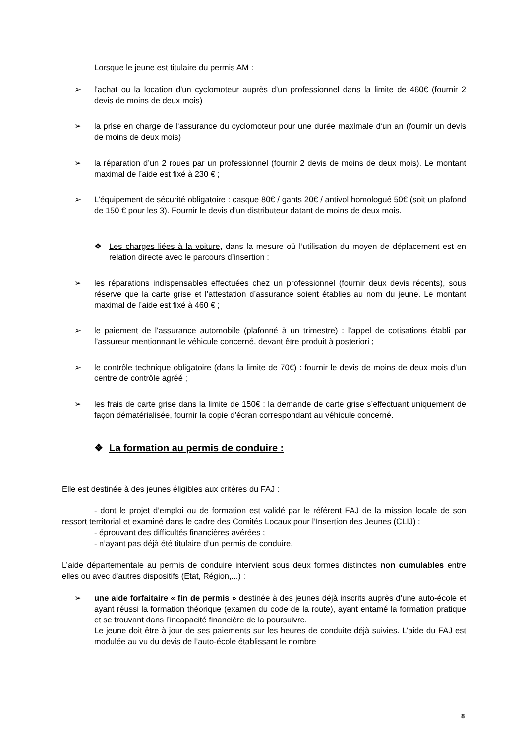Lorsque le jeune est titulaire du permis AM :
➢ l'achat ou la location d'un cyclomoteur auprès d’un professionnel dans la limite de 460€ (fournir 2 devis de moins de deux mois)
➢ la prise en charge de l’assurance du cyclomoteur pour une durée maximale d’un an (fournir un devis de moins de deux mois)
➢ la réparation d’un 2 roues par un professionnel (fournir 2 devis de moins de deux mois). Le montant maximal de l’aide est fixé à 230 € ;
➢ L’équipement de sécurité obligatoire : casque 80€ / gants 20€ / antivol homologué 50€ (soit un plafond de 150 € pour les 3). Fournir le devis d’un distributeur datant de moins de deux mois.
❖ Les charges liées à la voiture, dans la mesure où l’utilisation du moyen de déplacement est en relation directe avec le parcours d’insertion :
➢ les réparations indispensables effectuées chez un professionnel (fournir deux devis récents), sous réserve que la carte grise et l’attestation d’assurance soient établies au nom du jeune. Le montant maximal de l’aide est fixé à 460 € ;
➢ le paiement de l'assurance automobile (plafonné à un trimestre) : l'appel de cotisations établi par l’assureur mentionnant le véhicule concerné, devant être produit à posteriori ;
➢ le contrôle technique obligatoire (dans la limite de 70€) : fournir le devis de moins de deux mois d’un centre de contrôle agréé ;
➢ les frais de carte grise dans la limite de 150€ : la demande de carte grise s’effectuant uniquement de façon dématérialisée, fournir la copie d’écran correspondant au véhicule concerné.
❖ La formation au permis de conduire :
Elle est destinée à des jeunes éligibles aux critères du FAJ :
- dont le projet d’emploi ou de formation est validé par le référent FAJ de la mission locale de son ressort territorial et examiné dans le cadre des Comités Locaux pour l’Insertion des Jeunes (CLIJ) ;
- éprouvant des difficultés financières avérées ;
- n’ayant pas déjà été titulaire d’un permis de conduire.
L’aide départementale au permis de conduire intervient sous deux formes distinctes non cumulables entre elles ou avec d'autres dispositifs (Etat, Région,...) :
➢ une aide forfaitaire « fin de permis » destinée à des jeunes déjà inscrits auprès d’une auto-école et ayant réussi la formation théorique (examen du code de la route), ayant entamé la formation pratique et se trouvant dans l’incapacité financière de la poursuivre.
Le jeune doit être à jour de ses paiements sur les heures de conduite déjà suivies. L’aide du FAJ est modulée au vu du devis de l’auto-école établissant le nombre
8